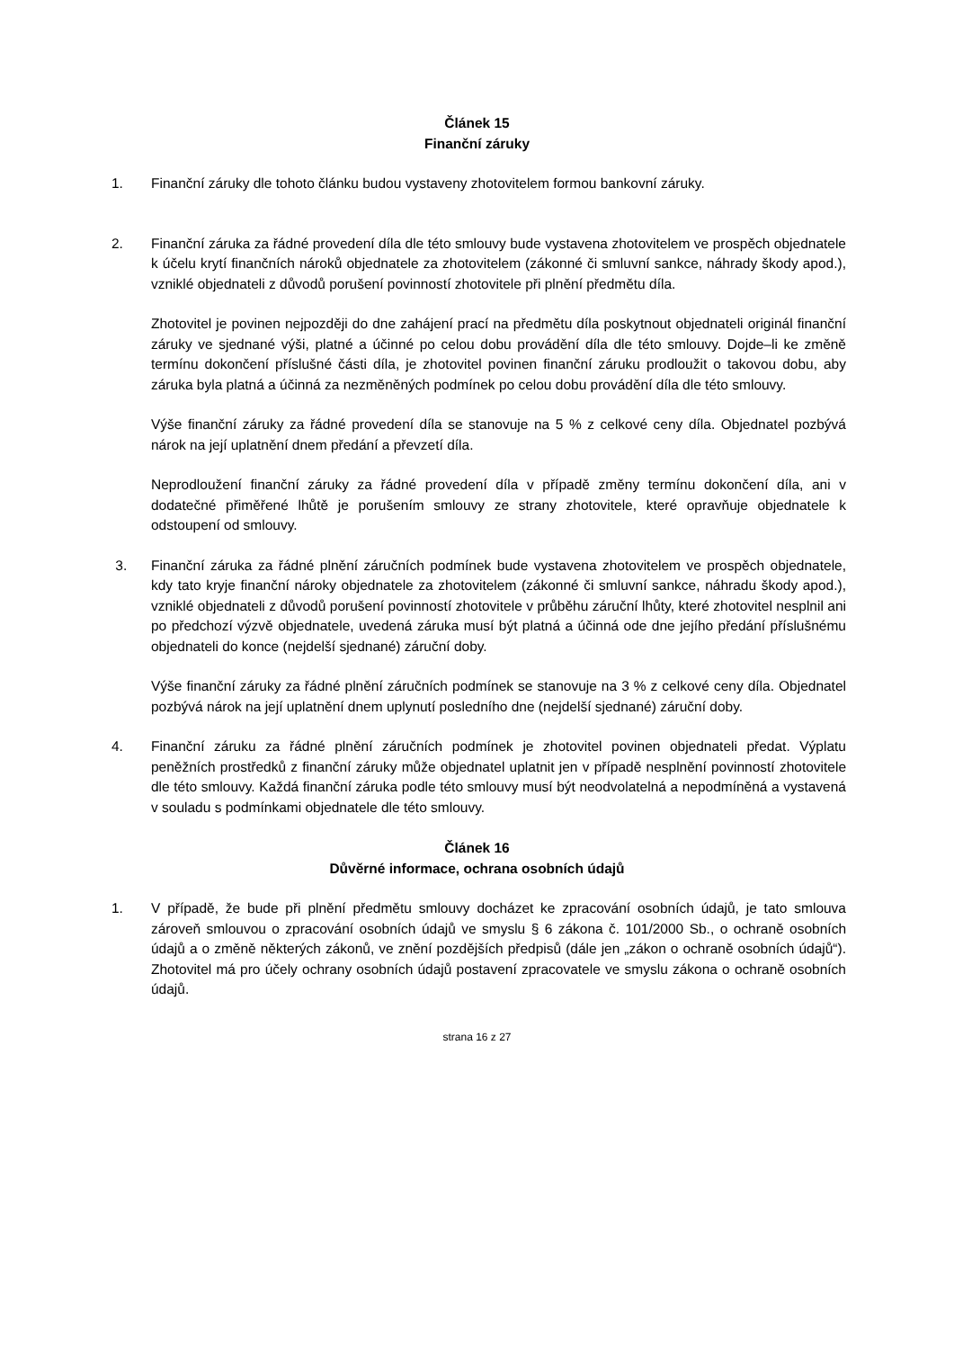Článek 15
Finanční záruky
1. Finanční záruky dle tohoto článku budou vystaveny zhotovitelem formou bankovní záruky.
2. Finanční záruka za řádné provedení díla dle této smlouvy bude vystavena zhotovitelem ve prospěch objednatele k účelu krytí finančních nároků objednatele za zhotovitelem (zákonné či smluvní sankce, náhrady škody apod.), vzniklé objednateli z důvodů porušení povinností zhotovitele při plnění předmětu díla.
Zhotovitel je povinen nejpozději do dne zahájení prací na předmětu díla poskytnout objednateli originál finanční záruky ve sjednané výši, platné a účinné po celou dobu provádění díla dle této smlouvy. Dojde–li ke změně termínu dokončení příslušné části díla, je zhotovitel povinen finanční záruku prodloužit o takovou dobu, aby záruka byla platná a účinná za nezměněných podmínek po celou dobu provádění díla dle této smlouvy.
Výše finanční záruky za řádné provedení díla se stanovuje na 5 % z celkové ceny díla. Objednatel pozbývá nárok na její uplatnění dnem předání a převzetí díla.
Neprodloužení finanční záruky za řádné provedení díla v případě změny termínu dokončení díla, ani v dodatečné přiměřené lhůtě je porušením smlouvy ze strany zhotovitele, které opravňuje objednatele k odstoupení od smlouvy.
3. Finanční záruka za řádné plnění záručních podmínek bude vystavena zhotovitelem ve prospěch objednatele, kdy tato kryje finanční nároky objednatele za zhotovitelem (zákonné či smluvní sankce, náhradu škody apod.), vzniklé objednateli z důvodů porušení povinností zhotovitele v průběhu záruční lhůty, které zhotovitel nesplnil ani po předchozí výzvě objednatele, uvedená záruka musí být platná a účinná ode dne jejího předání příslušnému objednateli do konce (nejdelší sjednané) záruční doby.
Výše finanční záruky za řádné plnění záručních podmínek se stanovuje na 3 % z celkové ceny díla. Objednatel pozbývá nárok na její uplatnění dnem uplynutí posledního dne (nejdelší sjednané) záruční doby.
4. Finanční záruku za řádné plnění záručních podmínek je zhotovitel povinen objednateli předat. Výplatu peněžních prostředků z finanční záruky může objednatel uplatnit jen v případě nesplnění povinností zhotovitele dle této smlouvy. Každá finanční záruka podle této smlouvy musí být neodvolatelná a nepodmíněná a vystavená v souladu s podmínkami objednatele dle této smlouvy.
Článek 16
Důvěrné informace, ochrana osobních údajů
1. V případě, že bude při plnění předmětu smlouvy docházet ke zpracování osobních údajů, je tato smlouva zároveň smlouvou o zpracování osobních údajů ve smyslu § 6 zákona č. 101/2000 Sb., o ochraně osobních údajů a o změně některých zákonů, ve znění pozdějších předpisů (dále jen „zákon o ochraně osobních údajů“). Zhotovitel má pro účely ochrany osobních údajů postavení zpracovatele ve smyslu zákona o ochraně osobních údajů.
strana 16 z 27